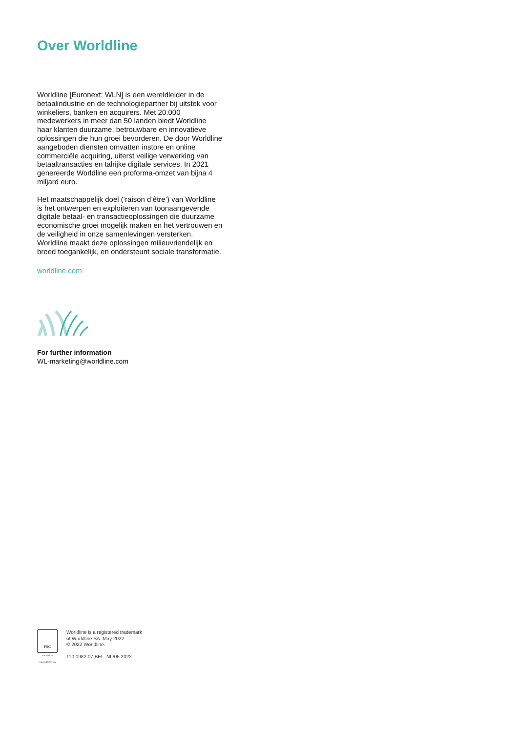Over Worldline
Worldline [Euronext: WLN] is een wereldleider in de betaalindustrie en de technologiepartner bij uitstek voor winkeliers, banken en acquirers. Met 20.000 medewerkers in meer dan 50 landen biedt Worldline haar klanten duurzame, betrouwbare en innovatieve oplossingen die hun groei bevorderen. De door Worldline aangeboden diensten omvatten instore en online commerciële acquiring, uiterst veilige verwerking van betaaltransacties en talrijke digitale services. In 2021 genereerde Worldline een proforma-omzet van bijna 4 miljard euro.
Het maatschappelijk doel (‘raison d’être’) van Worldline is het ontwerpen en exploiteren van toonaangevende digitale betaal- en transactieoplossingen die duurzame economische groei mogelijk maken en het vertrouwen en de veiligheid in onze samenlevingen versterken. Worldline maakt deze oplossingen milieuvriendelijk en breed toegankelijk, en ondersteunt sociale transformatie.
worldline.com
For further information
WL-marketing@worldline.com
FSC
The mark of responsible forestry
Worldline is a registered trademark
of Worldline SA. May 2022
© 2022 Worldline.
110.0982.07 BEL_NL/05.2022